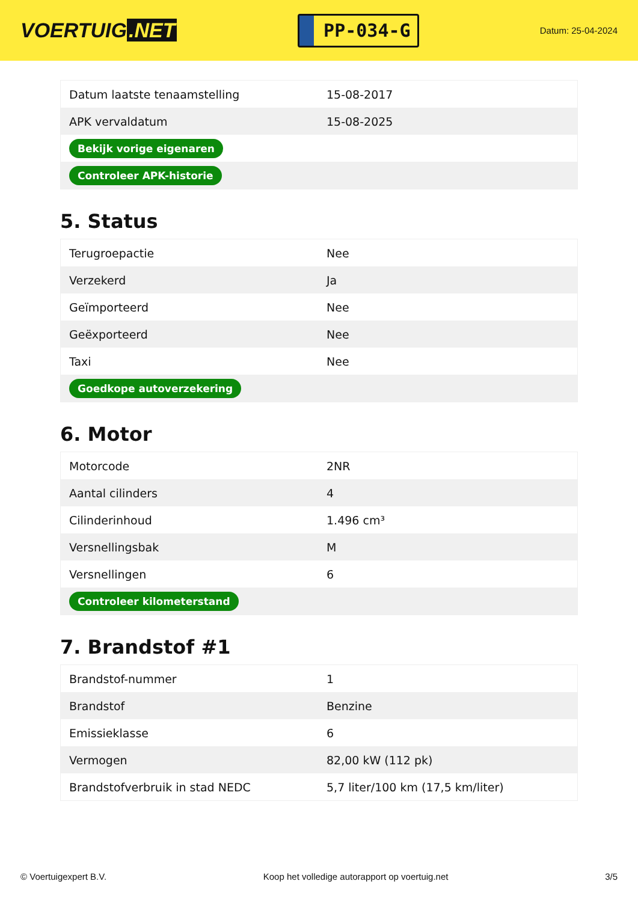VOERTUIG.NET
PP-034-G
Datum: 25-04-2024
| Datum laatste tenaamstelling | 15-08-2017 |
| APK vervaldatum | 15-08-2025 |
| Bekijk vorige eigenaren | |
| Controleer APK-historie | |
5. Status
| Terugroepactie | Nee |
| Verzekerd | Ja |
| Geïmporteerd | Nee |
| Geëxporteerd | Nee |
| Taxi | Nee |
| Goedkope autoverzekering | |
6. Motor
| Motorcode | 2NR |
| Aantal cilinders | 4 |
| Cilinderinhoud | 1.496 cm³ |
| Versnellingsbak | M |
| Versnellingen | 6 |
| Controleer kilometerstand | |
7. Brandstof #1
| Brandstof-nummer | 1 |
| Brandstof | Benzine |
| Emissieklasse | 6 |
| Vermogen | 82,00 kW (112 pk) |
| Brandstofverbruik in stad NEDC | 5,7 liter/100 km (17,5 km/liter) |
© Voertuigexpert B.V. Koop het volledige autorapport op voertuig.net 3/5